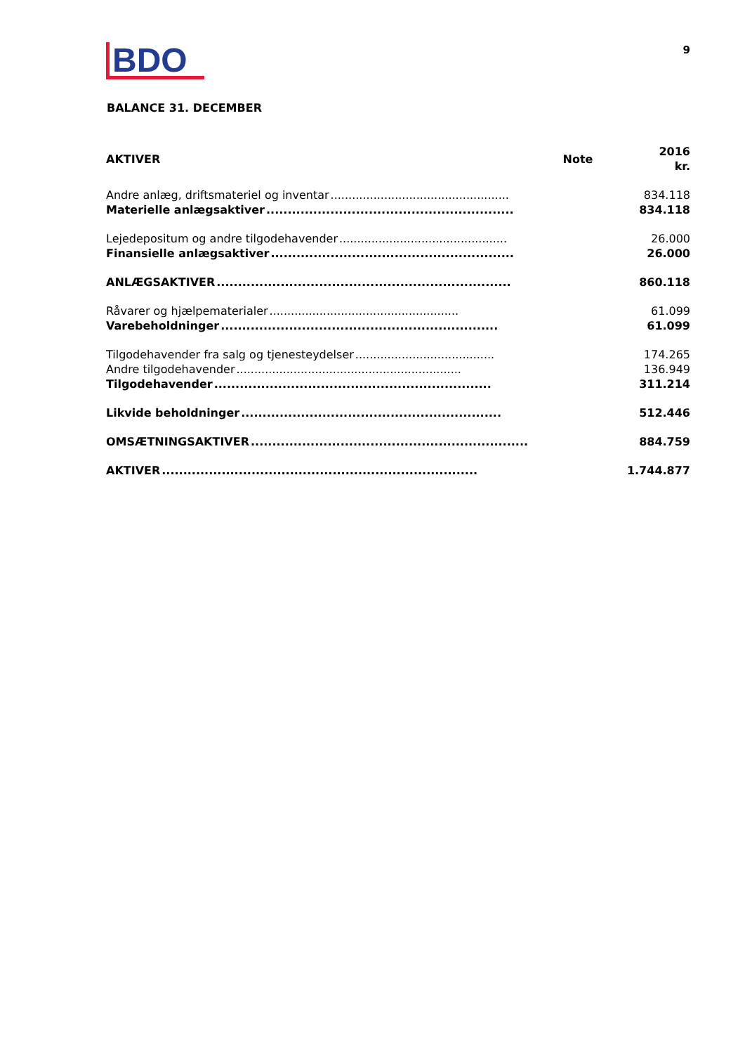BDO
9
BALANCE 31. DECEMBER
| AKTIVER | Note | 2016 kr. |
| --- | --- | --- |
| Andre anlæg, driftsmateriel og inventar .................................................. | | 834.118 |
| Materielle anlægsaktiver .......................................................... | | 834.118 |
| Lejedepositum og andre tilgodehavender ............................................... | | 26.000 |
| Finansielle anlægsaktiver ......................................................... | | 26.000 |
| ANLÆGSAKTIVER ..................................................................... | | 860.118 |
| Råvarer og hjælpematerialer ..................................................... | | 61.099 |
| Varebeholdninger ................................................................. | | 61.099 |
| Tilgodehavender fra salg og tjenesteydelser ....................................... | | 174.265 |
| Andre tilgodehavender ............................................................... | | 136.949 |
| Tilgodehavender ................................................................. | | 311.214 |
| Likvide beholdninger ............................................................. | | 512.446 |
| OMSÆTNINGSAKTIVER ................................................................. | | 884.759 |
| AKTIVER .......................................................................... | | 1.744.877 |